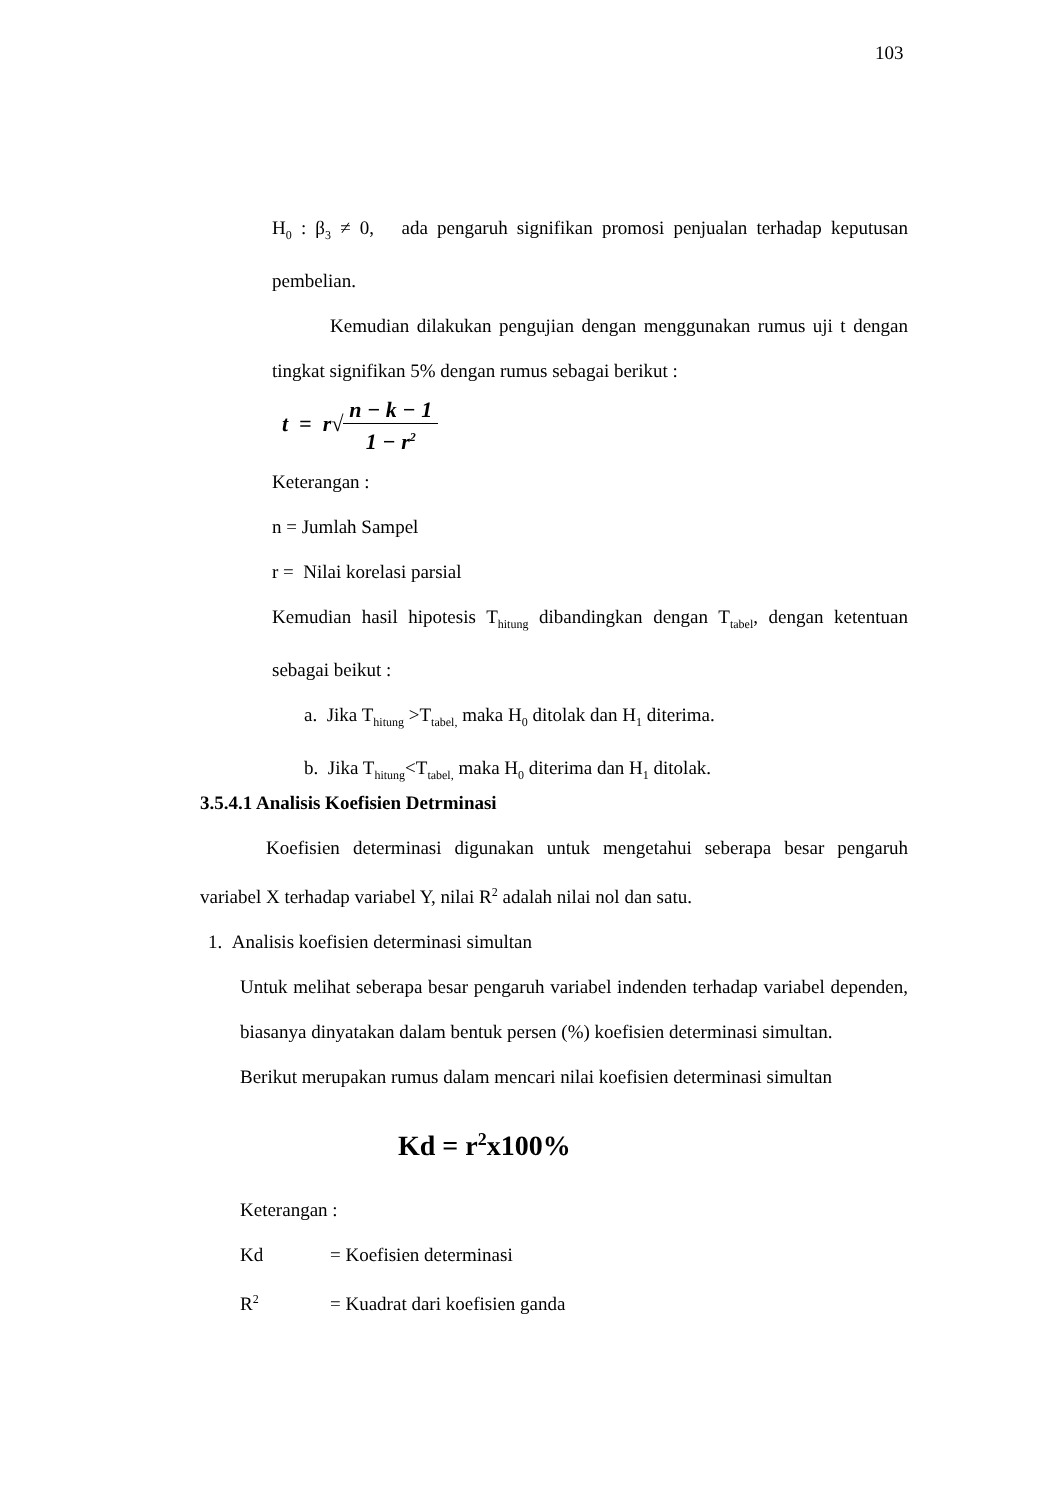103
H<sub>0</sub> : β<sub>3</sub> ≠ 0, ada pengaruh signifikan promosi penjualan terhadap keputusan pembelian.
Kemudian dilakukan pengujian dengan menggunakan rumus uji t dengan tingkat signifikan 5% dengan rumus sebagai berikut :
t = r√n − k − 1 1 − r<sup>2</sup>
Keterangan :
n = Jumlah Sampel
r = Nilai korelasi parsial
Kemudian hasil hipotesis T<sub>hitung</sub> dibandingkan dengan T<sub>tabel</sub>, dengan ketentuan sebagai beikut :
a. Jika T<sub>hitung</sub> >T<sub>tabel,</sub> maka H<sub>0</sub> ditolak dan H<sub>1</sub> diterima.
b. Jika T<sub>hitung</sub><T<sub>tabel,</sub> maka H<sub>0</sub> diterima dan H<sub>1</sub> ditolak.
3.5.4.1 Analisis Koefisien Detrminasi
Koefisien determinasi digunakan untuk mengetahui seberapa besar pengaruh variabel X terhadap variabel Y, nilai R<sup>2</sup> adalah nilai nol dan satu.
1. Analisis koefisien determinasi simultan
Untuk melihat seberapa besar pengaruh variabel indenden terhadap variabel dependen, biasanya dinyatakan dalam bentuk persen (%) koefisien determinasi simultan.
Berikut merupakan rumus dalam mencari nilai koefisien determinasi simultan
Kd = r<sup>2</sup>x100%
Keterangan :
Kd = Koefisien determinasi
R<sup>2</sup> = Kuadrat dari koefisien ganda